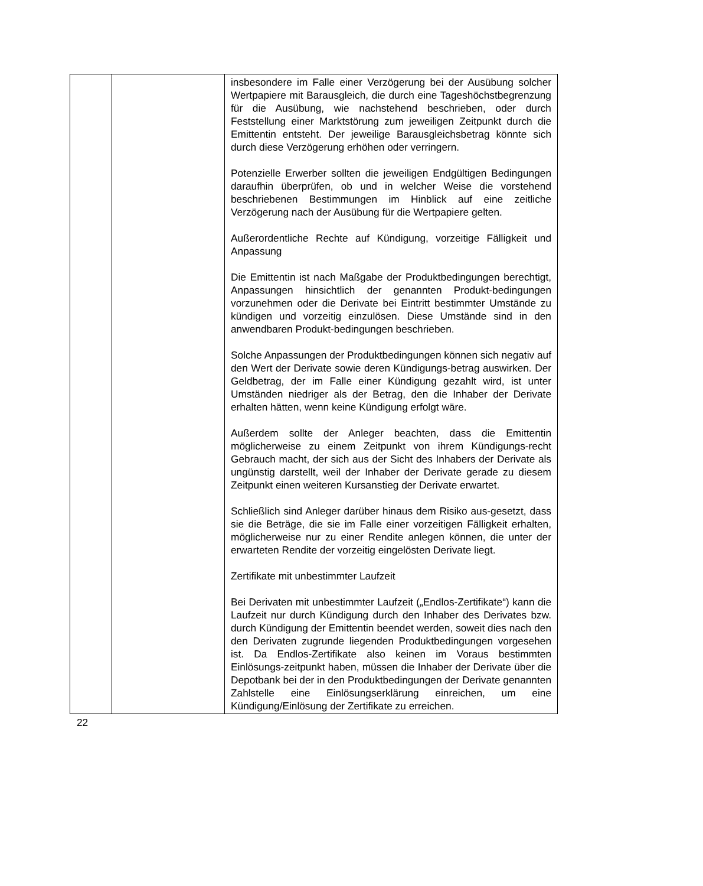| | | insbesondere im Falle einer Verzögerung bei der Ausübung solcher Wertpapiere mit Barausgleich, die durch eine Tageshöchstbegrenzung für die Ausübung, wie nachstehend beschrieben, oder durch Feststellung einer Marktstörung zum jeweiligen Zeitpunkt durch die Emittentin entsteht. Der jeweilige Barausgleichsbetrag könnte sich durch diese Verzögerung erhöhen oder verringern. Potenzielle Erwerber sollten die jeweiligen Endgültigen Bedingungen daraufhin überprüfen, ob und in welcher Weise die vorstehend beschriebenen Bestimmungen im Hinblick auf eine zeitliche Verzögerung nach der Ausübung für die Wertpapiere gelten. Außerordentliche Rechte auf Kündigung, vorzeitige Fälligkeit und Anpassung Die Emittentin ist nach Maßgabe der Produktbedingungen berechtigt, Anpassungen hinsichtlich der genannten Produkt-bedingungen vorzunehmen oder die Derivate bei Eintritt bestimmter Umstände zu kündigen und vorzeitig einzulösen. Diese Umstände sind in den anwendbaren Produkt-bedingungen beschrieben. Solche Anpassungen der Produktbedingungen können sich negativ auf den Wert der Derivate sowie deren Kündigungs-betrag auswirken. Der Geldbetrag, der im Falle einer Kündigung gezahlt wird, ist unter Umständen niedriger als der Betrag, den die Inhaber der Derivate erhalten hätten, wenn keine Kündigung erfolgt wäre. Außerdem sollte der Anleger beachten, dass die Emittentin möglicherweise zu einem Zeitpunkt von ihrem Kündigungs-recht Gebrauch macht, der sich aus der Sicht des Inhabers der Derivate als ungünstig darstellt, weil der Inhaber der Derivate gerade zu diesem Zeitpunkt einen weiteren Kursanstieg der Derivate erwartet. Schließlich sind Anleger darüber hinaus dem Risiko aus-gesetzt, dass sie die Beträge, die sie im Falle einer vorzeitigen Fälligkeit erhalten, möglicherweise nur zu einer Rendite anlegen können, die unter der erwarteten Rendite der vorzeitig eingelösten Derivate liegt. Zertifikate mit unbestimmter Laufzeit Bei Derivaten mit unbestimmter Laufzeit („Endlos-Zertifikate“) kann die Laufzeit nur durch Kündigung durch den Inhaber des Derivates bzw. durch Kündigung der Emittentin beendet werden, soweit dies nach den den Derivaten zugrunde liegenden Produktbedingungen vorgesehen ist. Da Endlos-Zertifikate also keinen im Voraus bestimmten Einlösungs-zeitpunkt haben, müssen die Inhaber der Derivate über die Depotbank bei der in den Produktbedingungen der Derivate genannten Zahlstelle eine Einlösungserklärung einreichen, um eine Kündigung/Einlösung der Zertifikate zu erreichen. |
22